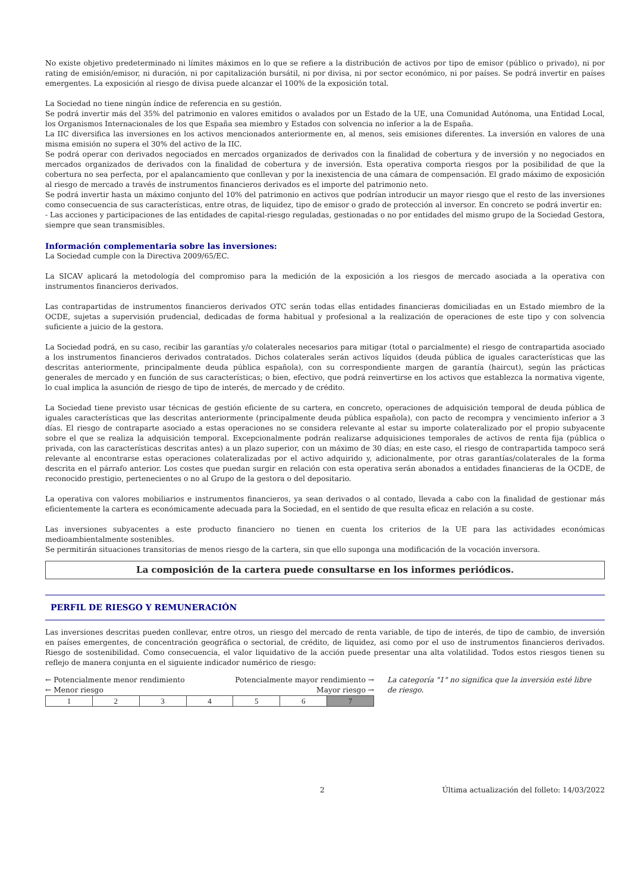No existe objetivo predeterminado ni límites máximos en lo que se refiere a la distribución de activos por tipo de emisor (público o privado), ni por rating de emisión/emisor, ni duración, ni por capitalización bursátil, ni por divisa, ni por sector económico, ni por países. Se podrá invertir en países emergentes. La exposición al riesgo de divisa puede alcanzar el 100% de la exposición total.
La Sociedad no tiene ningún índice de referencia en su gestión.
Se podrá invertir más del 35% del patrimonio en valores emitidos o avalados por un Estado de la UE, una Comunidad Autónoma, una Entidad Local, los Organismos Internacionales de los que España sea miembro y Estados con solvencia no inferior a la de España.
La IIC diversifica las inversiones en los activos mencionados anteriormente en, al menos, seis emisiones diferentes. La inversión en valores de una misma emisión no supera el 30% del activo de la IIC.
Se podrá operar con derivados negociados en mercados organizados de derivados con la finalidad de cobertura y de inversión y no negociados en mercados organizados de derivados con la finalidad de cobertura y de inversión. Esta operativa comporta riesgos por la posibilidad de que la cobertura no sea perfecta, por el apalancamiento que conllevan y por la inexistencia de una cámara de compensación. El grado máximo de exposición al riesgo de mercado a través de instrumentos financieros derivados es el importe del patrimonio neto.
Se podrá invertir hasta un máximo conjunto del 10% del patrimonio en activos que podrían introducir un mayor riesgo que el resto de las inversiones como consecuencia de sus características, entre otras, de liquidez, tipo de emisor o grado de protección al inversor. En concreto se podrá invertir en:
- Las acciones y participaciones de las entidades de capital-riesgo reguladas, gestionadas o no por entidades del mismo grupo de la Sociedad Gestora, siempre que sean transmisibles.
Información complementaria sobre las inversiones:
La Sociedad cumple con la Directiva 2009/65/EC.
La SICAV aplicará la metodología del compromiso para la medición de la exposición a los riesgos de mercado asociada a la operativa con instrumentos financieros derivados.
Las contrapartidas de instrumentos financieros derivados OTC serán todas ellas entidades financieras domiciliadas en un Estado miembro de la OCDE, sujetas a supervisión prudencial, dedicadas de forma habitual y profesional a la realización de operaciones de este tipo y con solvencia suficiente a juicio de la gestora.
La Sociedad podrá, en su caso, recibir las garantías y/o colaterales necesarios para mitigar (total o parcialmente) el riesgo de contrapartida asociado a los instrumentos financieros derivados contratados. Dichos colaterales serán activos líquidos (deuda pública de iguales características que las descritas anteriormente, principalmente deuda pública española), con su correspondiente margen de garantía (haircut), según las prácticas generales de mercado y en función de sus características; o bien, efectivo, que podrá reinvertirse en los activos que establezca la normativa vigente, lo cual implica la asunción de riesgo de tipo de interés, de mercado y de crédito.
La Sociedad tiene previsto usar técnicas de gestión eficiente de su cartera, en concreto, operaciones de adquisición temporal de deuda pública de iguales características que las descritas anteriormente (principalmente deuda pública española), con pacto de recompra y vencimiento inferior a 3 días. El riesgo de contraparte asociado a estas operaciones no se considera relevante al estar su importe colateralizado por el propio subyacente sobre el que se realiza la adquisición temporal. Excepcionalmente podrán realizarse adquisiciones temporales de activos de renta fija (pública o privada, con las características descritas antes) a un plazo superior, con un máximo de 30 días; en este caso, el riesgo de contrapartida tampoco será relevante al encontrarse estas operaciones colateralizadas por el activo adquirido y, adicionalmente, por otras garantías/colaterales de la forma descrita en el párrafo anterior. Los costes que puedan surgir en relación con esta operativa serán abonados a entidades financieras de la OCDE, de reconocido prestigio, pertenecientes o no al Grupo de la gestora o del depositario.
La operativa con valores mobiliarios e instrumentos financieros, ya sean derivados o al contado, llevada a cabo con la finalidad de gestionar más eficientemente la cartera es económicamente adecuada para la Sociedad, en el sentido de que resulta eficaz en relación a su coste.
Las inversiones subyacentes a este producto financiero no tienen en cuenta los criterios de la UE para las actividades económicas medioambientalmente sostenibles.
Se permitirán situaciones transitorias de menos riesgo de la cartera, sin que ello suponga una modificación de la vocación inversora.
La composición de la cartera puede consultarse en los informes periódicos.
PERFIL DE RIESGO Y REMUNERACIÓN
Las inversiones descritas pueden conllevar, entre otros, un riesgo del mercado de renta variable, de tipo de interés, de tipo de cambio, de inversión en países emergentes, de concentración geográfica o sectorial, de crédito, de liquidez, asi como por el uso de instrumentos financieros derivados. Riesgo de sostenibilidad. Como consecuencia, el valor liquidativo de la acción puede presentar una alta volatilidad. Todos estos riesgos tienen su reflejo de manera conjunta en el siguiente indicador numérico de riesgo:
← Potencialmente menor rendimiento Potencialmente mayor rendimiento →
← Menor riesgo Mayor riesgo →
| 1 | 2 | 3 | 4 | 5 | 6 | 7 |
La categoría "1" no significa que la inversión esté libre de riesgo.
2 Última actualización del folleto: 14/03/2022